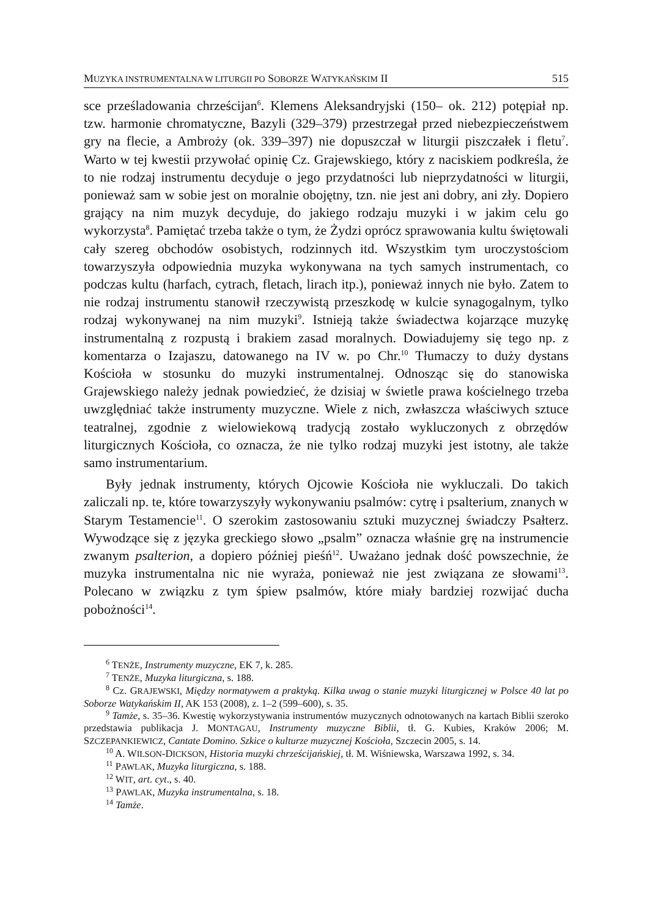MUZYKA INSTRUMENTALNA W LITURGII PO SOBORZE WATYKAŃSKIM II 515
sce prześladowania chrześcijan<sup>6</sup>. Klemens Aleksandryjski (150– ok. 212) potępiał np. tzw. harmonie chromatyczne, Bazyli (329–379) przestrzegał przed niebezpieczeństwem gry na flecie, a Ambroży (ok. 339–397) nie dopuszczał w liturgii piszczałek i fletu<sup>7</sup>. Warto w tej kwestii przywołać opinię Cz. Grajewskiego, który z naciskiem podkreśla, że to nie rodzaj instrumentu decyduje o jego przydatności lub nieprzydatności w liturgii, ponieważ sam w sobie jest on moralnie obojętny, tzn. nie jest ani dobry, ani zły. Dopiero grający na nim muzyk decyduje, do jakiego rodzaju muzyki i w jakim celu go wykorzysta<sup>8</sup>. Pamiętać trzeba także o tym, że Żydzi oprócz sprawowania kultu świętowali cały szereg obchodów osobistych, rodzinnych itd. Wszystkim tym uroczystościom towarzyszyła odpowiednia muzyka wykonywana na tych samych instrumentach, co podczas kultu (harfach, cytrach, fletach, lirach itp.), ponieważ innych nie było. Zatem to nie rodzaj instrumentu stanowił rzeczywistą przeszkodę w kulcie synagogalnym, tylko rodzaj wykonywanej na nim muzyki<sup>9</sup>. Istnieją także świadectwa kojarzące muzykę instrumentalną z rozpustą i brakiem zasad moralnych. Dowiadujemy się tego np. z komentarza o Izajaszu, datowanego na IV w. po Chr.<sup>10</sup> Tłumaczy to duży dystans Kościoła w stosunku do muzyki instrumentalnej. Odnosząc się do stanowiska Grajewskiego należy jednak powiedzieć, że dzisiaj w świetle prawa kościelnego trzeba uwzględniać także instrumenty muzyczne. Wiele z nich, zwłaszcza właściwych sztuce teatralnej, zgodnie z wielowiekową tradycją zostało wykluczonych z obrzędów liturgicznych Kościoła, co oznacza, że nie tylko rodzaj muzyki jest istotny, ale także samo instrumentarium.
Były jednak instrumenty, których Ojcowie Kościoła nie wykluczali. Do takich zaliczali np. te, które towarzyszyły wykonywaniu psalmów: cytrę i psalterium, znanych w Starym Testamencie<sup>11</sup>. O szerokim zastosowaniu sztuki muzycznej świadczy Psałterz. Wywodzące się z języka greckiego słowo „psalm” oznacza właśnie grę na instrumencie zwanym psalterion, a dopiero później pieśń<sup>12</sup>. Uważano jednak dość powszechnie, że muzyka instrumentalna nic nie wyraża, ponieważ nie jest związana ze słowami<sup>13</sup>. Polecano w związku z tym śpiew psalmów, które miały bardziej rozwijać ducha pobożności<sup>14</sup>.
<sup>6</sup> TENŻE, Instrumenty muzyczne, EK 7, k. 285.
<sup>7</sup> TENŻE, Muzyka liturgiczna, s. 188.
<sup>8</sup> Cz. GRAJEWSKI, Między normatywem a praktyką. Kilka uwag o stanie muzyki liturgicznej w Polsce 40 lat po Soborze Watykańskim II, AK 153 (2008), z. 1–2 (599–600), s. 35.
<sup>9</sup> Tamże, s. 35–36. Kwestię wykorzystywania instrumentów muzycznych odnotowanych na kartach Biblii szeroko przedstawia publikacja J. MONTAGAU, Instrumenty muzyczne Biblii, tł. G. Kubies, Kraków 2006; M. SZCZEPANKIEWICZ, Cantate Domino. Szkice o kulturze muzycznej Kościoła, Szczecin 2005, s. 14.
<sup>10</sup> A. WILSON-DICKSON, Historia muzyki chrześcijańskiej, tł. M. Wiśniewska, Warszawa 1992, s. 34.
<sup>11</sup> PAWLAK, Muzyka liturgiczna, s. 188.
<sup>12</sup> WIT, art. cyt., s. 40.
<sup>13</sup> PAWLAK, Muzyka instrumentalna, s. 18.
<sup>14</sup> Tamże.